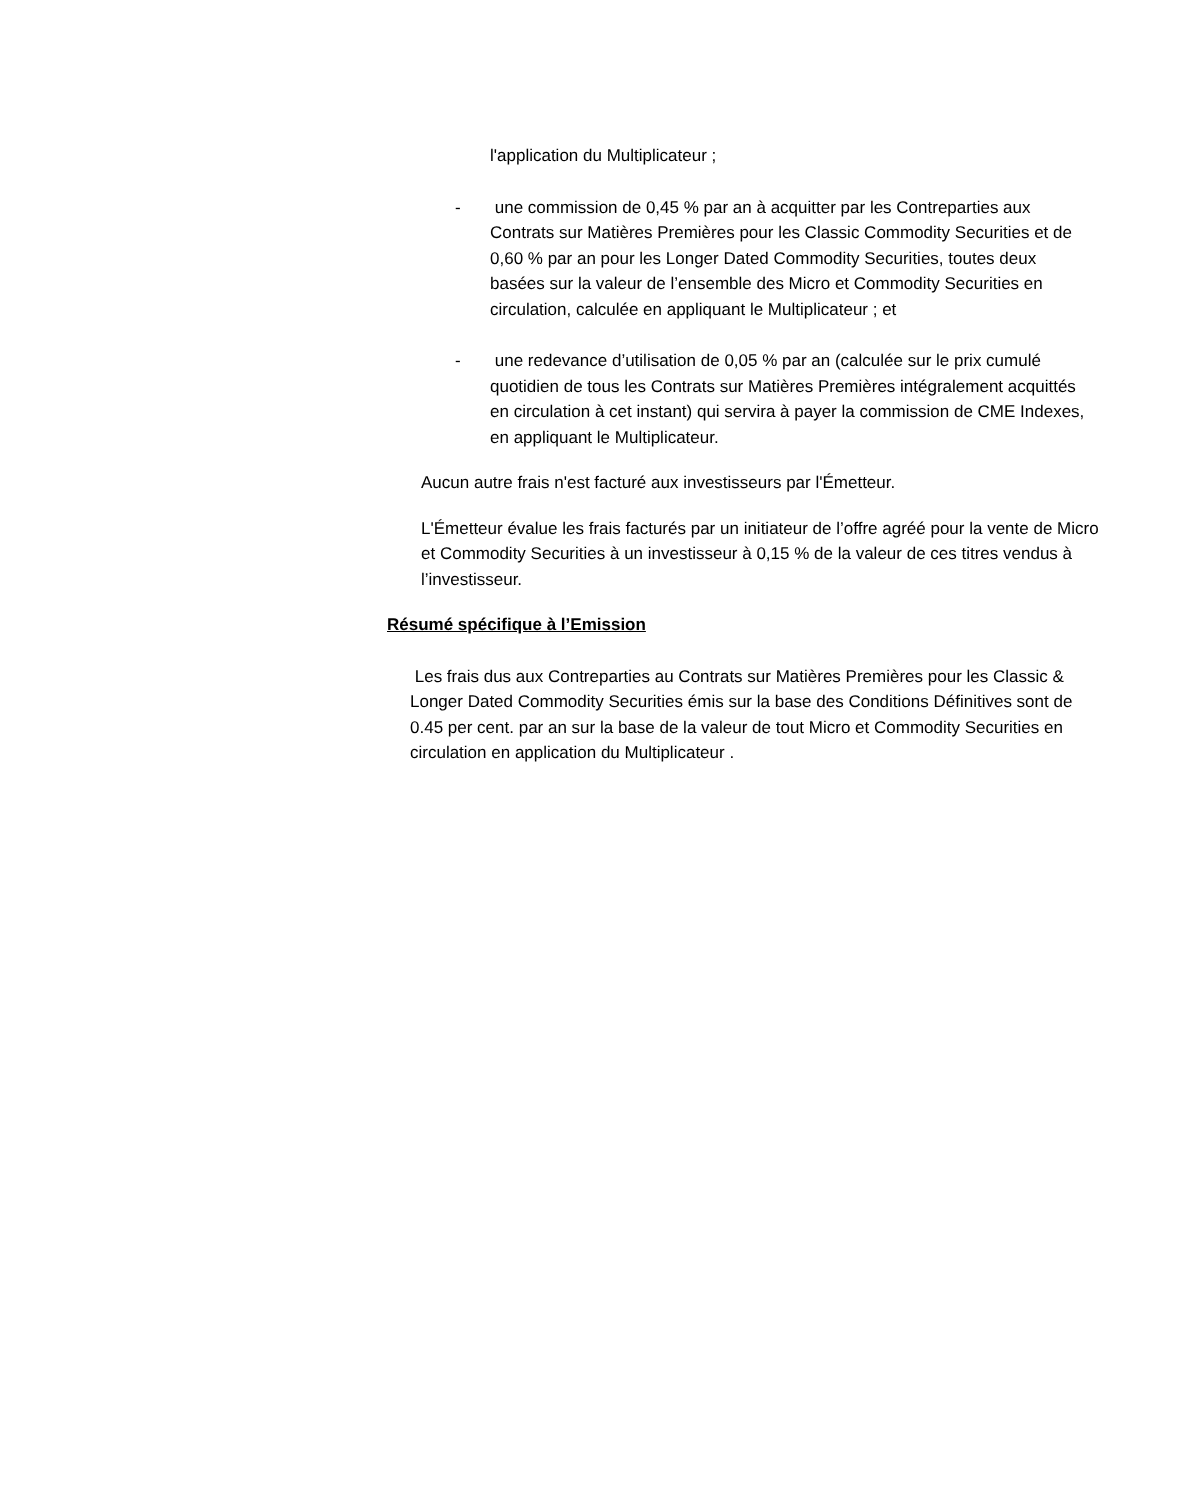l'application du Multiplicateur ;
- une commission de 0,45 % par an à acquitter par les Contreparties aux Contrats sur Matières Premières pour les Classic Commodity Securities et de 0,60 % par an pour les Longer Dated Commodity Securities, toutes deux basées sur la valeur de l’ensemble des Micro et Commodity Securities en circulation, calculée en appliquant le Multiplicateur ; et
- une redevance d’utilisation de 0,05 % par an (calculée sur le prix cumulé quotidien de tous les Contrats sur Matières Premières intégralement acquittés en circulation à cet instant) qui servira à payer la commission de CME Indexes, en appliquant le Multiplicateur.
Aucun autre frais n'est facturé aux investisseurs par l'Émetteur.
L'Émetteur évalue les frais facturés par un initiateur de l’offre agréé pour la vente de Micro et Commodity Securities à un investisseur à 0,15 % de la valeur de ces titres vendus à l’investisseur.
Résumé spécifique à l’Emission
Les frais dus aux Contreparties au Contrats sur Matières Premières pour les Classic & Longer Dated Commodity Securities émis sur la base des Conditions Définitives sont de 0.45 per cent. par an sur la base de la valeur de tout Micro et Commodity Securities en circulation en application du Multiplicateur .